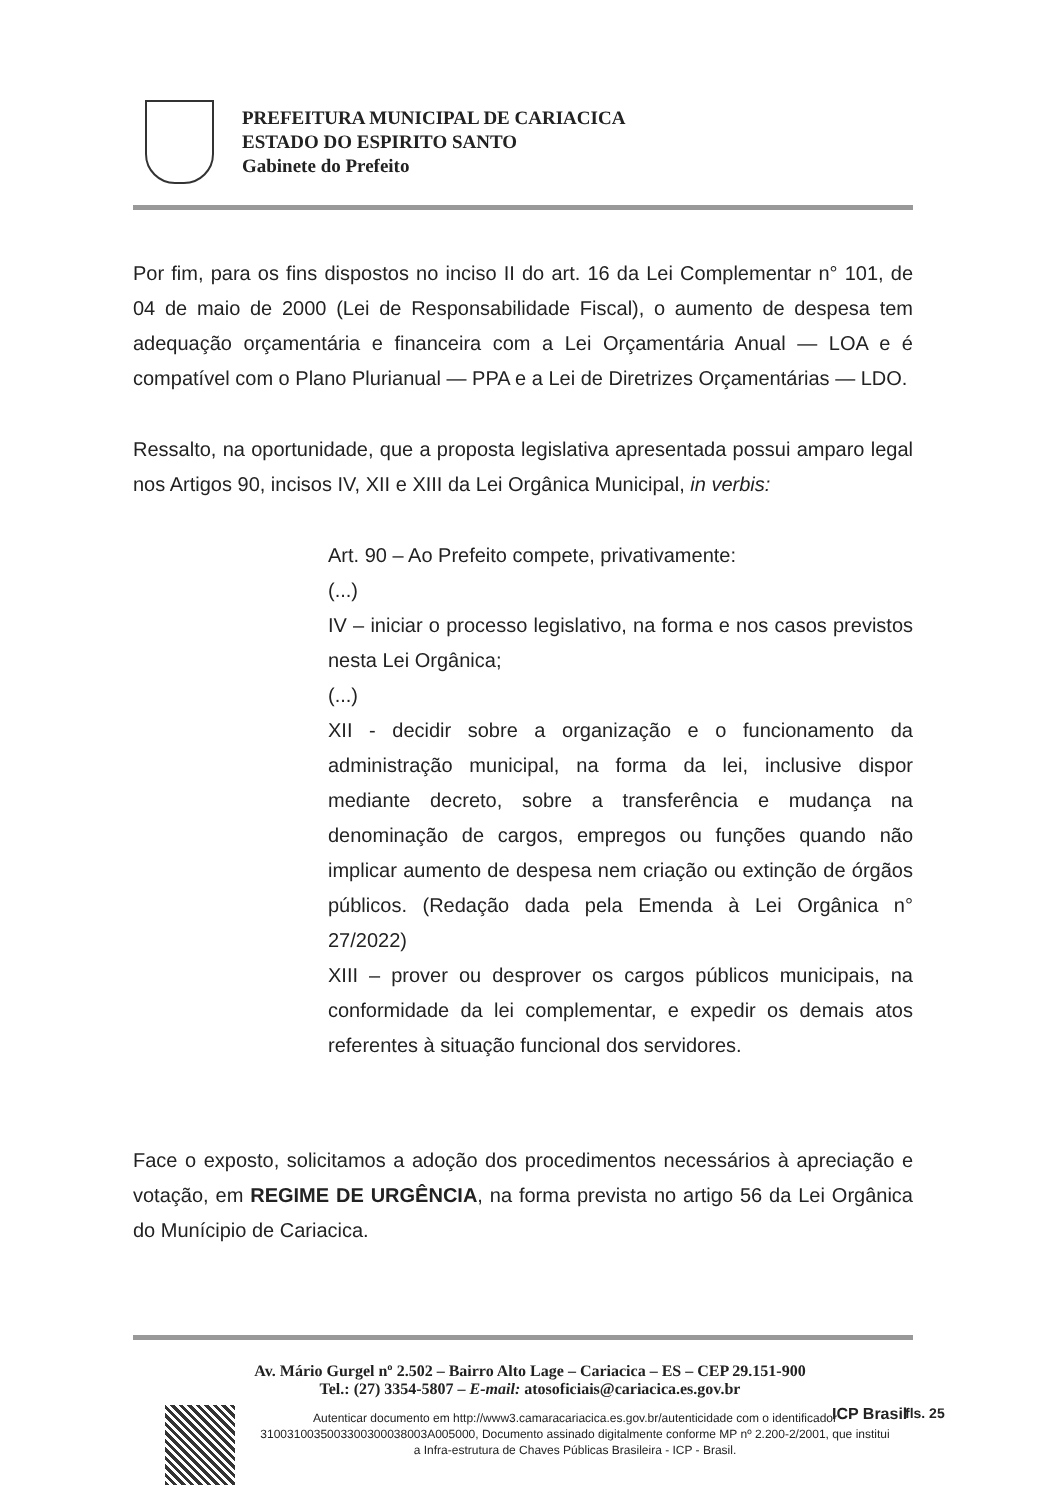PREFEITURA MUNICIPAL DE CARIACICA
ESTADO DO ESPIRITO SANTO
Gabinete do Prefeito
Por fim, para os fins dispostos no inciso II do art. 16 da Lei Complementar n° 101, de 04 de maio de 2000 (Lei de Responsabilidade Fiscal), o aumento de despesa tem adequação orçamentária e financeira com a Lei Orçamentária Anual — LOA e é compatível com o Plano Plurianual — PPA e a Lei de Diretrizes Orçamentárias — LDO.
Ressalto, na oportunidade, que a proposta legislativa apresentada possui amparo legal nos Artigos 90, incisos IV, XII e XIII da Lei Orgânica Municipal, in verbis:
Art. 90 – Ao Prefeito compete, privativamente:
(...)
IV – iniciar o processo legislativo, na forma e nos casos previstos nesta Lei Orgânica;
(...)
XII - decidir sobre a organização e o funcionamento da administração municipal, na forma da lei, inclusive dispor mediante decreto, sobre a transferência e mudança na denominação de cargos, empregos ou funções quando não implicar aumento de despesa nem criação ou extinção de órgãos públicos. (Redação dada pela Emenda à Lei Orgânica n° 27/2022)
XIII – prover ou desprover os cargos públicos municipais, na conformidade da lei complementar, e expedir os demais atos referentes à situação funcional dos servidores.
Face o exposto, solicitamos a adoção dos procedimentos necessários à apreciação e votação, em REGIME DE URGÊNCIA, na forma prevista no artigo 56 da Lei Orgânica do Munícipio de Cariacica.
Av. Mário Gurgel nº 2.502 – Bairro Alto Lage – Cariacica – ES – CEP 29.151-900
Tel.: (27) 3354-5807 – E-mail: atosoficiais@cariacica.es.gov.br
Autenticar documento em http://www3.camaracariacica.es.gov.br/autenticidade com o identificador 3100310035003300300038003A005000, Documento assinado digitalmente conforme MP nº 2.200-2/2001, que institui a Infra-estrutura de Chaves Públicas Brasileira - ICP - Brasil.
ICP Brasil fls. 25